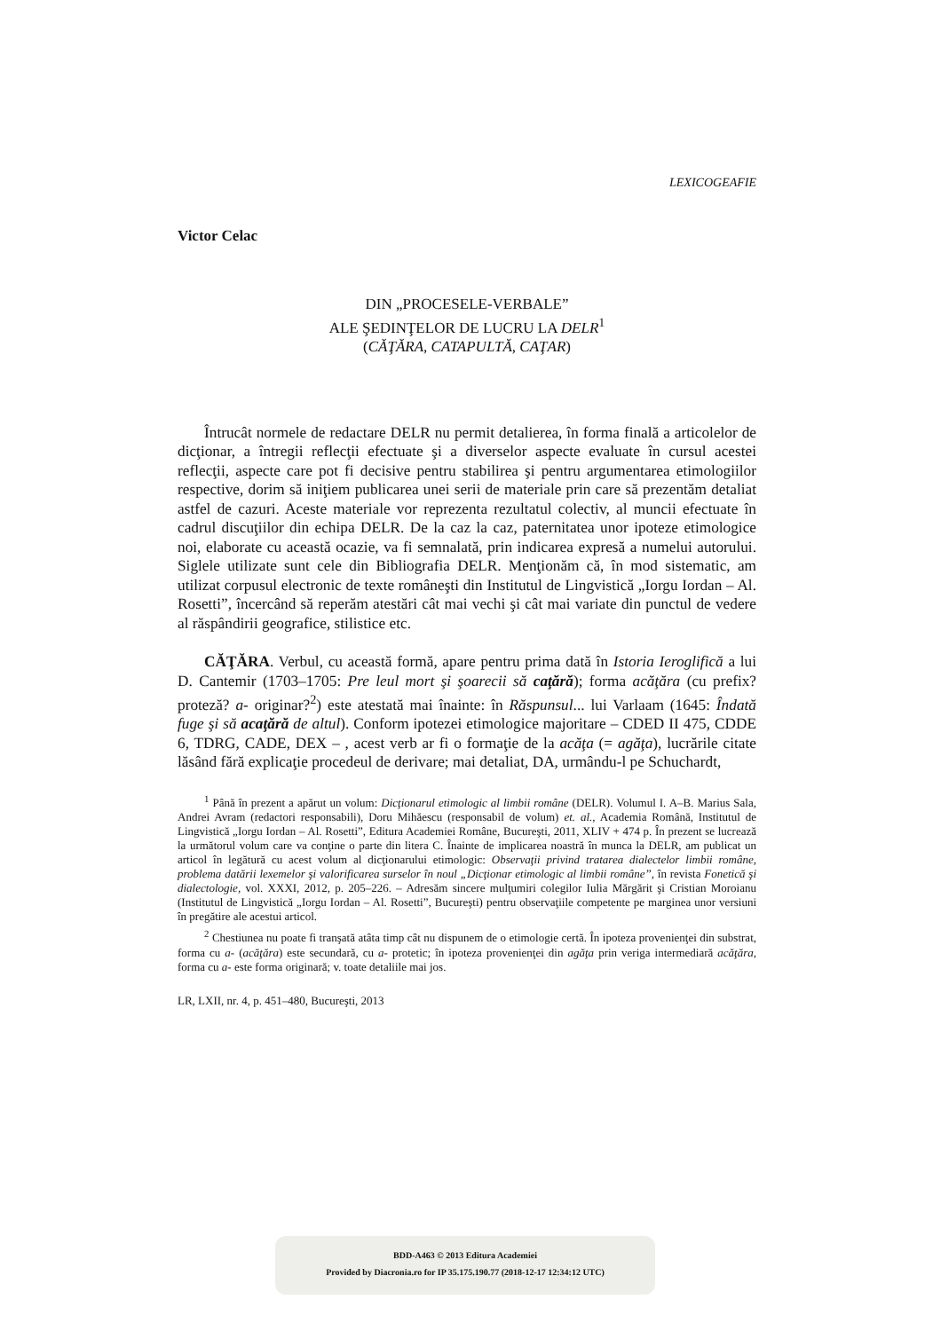LEXICOGEAFIE
Victor Celac
DIN „PROCESELE-VERBALE”
ALE ŞEDINŢELOR DE LUCRU LA DELR<sup>1</sup>
(CĂŢĂRA, CATAPULTĂ, CAŢAR)
Întrucât normele de redactare DELR nu permit detalierea, în forma finală a articolelor de dicţionar, a întregii reflecţii efectuate şi a diverselor aspecte evaluate în cursul acestei reflecţii, aspecte care pot fi decisive pentru stabilirea şi pentru argumentarea etimologiilor respective, dorim să iniţiem publicarea unei serii de materiale prin care să prezentăm detaliat astfel de cazuri. Aceste materiale vor reprezenta rezultatul colectiv, al muncii efectuate în cadrul discuţiilor din echipa DELR. De la caz la caz, paternitatea unor ipoteze etimologice noi, elaborate cu această ocazie, va fi semnalată, prin indicarea expresă a numelui autorului. Siglele utilizate sunt cele din Bibliografia DELR. Menţionăm că, în mod sistematic, am utilizat corpusul electronic de texte româneşti din Institutul de Lingvistică „Iorgu Iordan – Al. Rosetti”, încercând să reperăm atestări cât mai vechi şi cât mai variate din punctul de vedere al răspândirii geografice, stilistice etc.
CĂŢĂRA. Verbul, cu această formă, apare pentru prima dată în Istoria Ieroglifică a lui D. Cantemir (1703–1705: Pre leul mort şi şoarecii să caţără); forma acăţăra (cu prefix? proteză? a- originar?<sup>2</sup>) este atestată mai înainte: în Răspunsul... lui Varlaam (1645: Îndată fuge şi să acaţără de altul). Conform ipotezei etimologice majoritare – CDED II 475, CDDE 6, TDRG, CADE, DEX – , acest verb ar fi o formaţie de la acăţa (= agăţa), lucrările citate lăsând fără explicaţie procedeul de derivare; mai detaliat, DA, urmându-l pe Schuchardt,
<sup>1</sup> Până în prezent a apărut un volum: Dicţionarul etimologic al limbii române (DELR). Volumul I. A–B. Marius Sala, Andrei Avram (redactori responsabili), Doru Mihăescu (responsabil de volum) et. al., Academia Română, Institutul de Lingvistică „Iorgu Iordan – Al. Rosetti”, Editura Academiei Române, Bucureşti, 2011, XLIV + 474 p. În prezent se lucrează la următorul volum care va conţine o parte din litera C. Înainte de implicarea noastră în munca la DELR, am publicat un articol în legătură cu acest volum al dicţionarului etimologic: Observaţii privind tratarea dialectelor limbii române, problema datării lexemelor şi valorificarea surselor în noul „Dicţionar etimologic al limbii române”, în revista Fonetică şi dialectologie, vol. XXXI, 2012, p. 205–226. – Adresăm sincere mulţumiri colegilor Iulia Mărgărit şi Cristian Moroianu (Institutul de Lingvistică „Iorgu Iordan – Al. Rosetti”, Bucureşti) pentru observaţiile competente pe marginea unor versiuni în pregătire ale acestui articol.
<sup>2</sup> Chestiunea nu poate fi tranşată atâta timp cât nu dispunem de o etimologie certă. În ipoteza provenienţei din substrat, forma cu a- (acăţăra) este secundară, cu a- protetic; în ipoteza provenienţei din agăţa prin veriga intermediară acăţăra, forma cu a- este forma originară; v. toate detaliile mai jos.
LR, LXII, nr. 4, p. 451–480, Bucureşti, 2013
BDD-A463 © 2013 Editura Academiei
Provided by Diacronia.ro for IP 35.175.190.77 (2018-12-17 12:34:12 UTC)